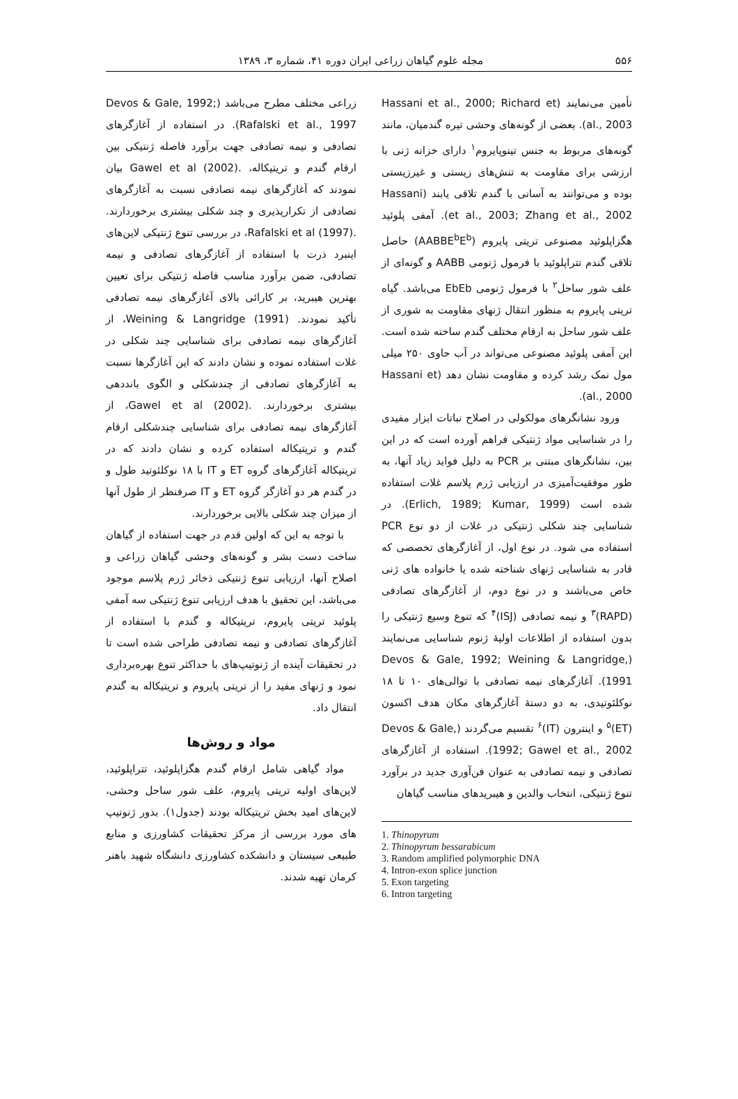۵۵۶ مجله علوم گیاهان زراعی ایران دوره ۴۱، شماره ۳، ۱۳۸۹
تأمین می‌نمایند (Hassani et al., 2000; Richard et al., 2003). بعضی از گونه‌های وحشی تیره گندمیان، مانند گونه‌های مربوط به جنس تینوپایروم<sup>۱</sup> دارای خزانه ژنی با ارزشی برای مقاومت به تنش‌های زیستی و غیرزیستی بوده و می‌توانند به آسانی با گندم تلاقی یابند (Hassani et al., 2003; Zhang et al., 2002). آمفی پلوئید هگزاپلوئید مصنوعی تریتی پایروم (AABBE<sup>b</sup>E<sup>b</sup>) حاصل تلاقی گندم تتراپلوئید با فرمول ژنومی AABB و گونه‌ای از علف شور ساحل<sup>۲</sup> با فرمول ژنومی EbEb می‌باشد. گیاه تریتی پایروم به منظور انتقال ژنهای مقاومت به شوری از علف شور ساحل به ارقام مختلف گندم ساخته شده است. این آمفی پلوئید مصنوعی می‌تواند در آب حاوی ۲۵۰ میلی مول نمک رشد کرده و مقاومت نشان دهد (Hassani et al., 2000).
ورود نشانگرهای مولکولی در اصلاح نباتات ابزار مفیدی را در شناسایی مواد ژنتیکی فراهم آورده است که در این بین، نشانگرهای مبتنی بر PCR به دلیل فواید زیاد آنها، به طور موفقیت‌آمیزی در ارزیابی ژرم پلاسم غلات استفاده شده است (Erlich, 1989; Kumar, 1999). در شناسایی چند شکلی ژنتیکی در غلات از دو نوع PCR استفاده می شود. در نوع اول، از آغازگرهای تخصصی که قادر به شناسایی ژنهای شناخته شده یا خانواده های ژنی خاص می‌باشند و در نوع دوم، از آغازگرهای تصادفی (RAPD)<sup>۳</sup> و نیمه تصادفی (ISJ)<sup>۴</sup> که تنوع وسیع ژنتیکی را بدون استفاده از اطلاعات اولیهٔ ژنوم شناسایی می‌نمایند (Devos & Gale, 1992; Weining & Langridge, 1991). آغازگرهای نیمه تصادفی با توالی‌های ۱۰ تا ۱۸ نوکلئوتیدی، به دو دستهٔ آغازگرهای مکان هدف اکسون (ET)<sup>۵</sup> و اینترون (IT)<sup>۶</sup> تقسیم می‌گردند (Devos & Gale, 1992; Gawel et al., 2002). استفاده از آغازگرهای تصادفی و نیمه تصادفی به عنوان فن‌آوری جدید در برآورد تنوع ژنتیکی، انتخاب والدین و هیبریدهای مناسب گیاهان
1. Thinopyrum
2. Thinopyrum bessarabicum
3. Random amplified polymorphic DNA
4. Intron-exon splice junction
5. Exon targeting
6. Intron targeting
زراعی مختلف مطرح می‌باشد (Devos & Gale, 1992; Rafalski et al., 1997). در استفاده از آغازگرهای تصادفی و نیمه تصادفی جهت برآورد فاصله ژنتیکی بین ارقام گندم و تریتیکاله، .Gawel et al (2002) بیان نمودند که آغازگرهای نیمه تصادفی نسبت به آغازگرهای تصادفی از تکرارپذیری و چند شکلی بیشتری برخوردارند. .Rafalski et al (1997)، در بررسی تنوع ژنتیکی لاین‌های اینبرد ذرت با استفاده از آغازگرهای تصادفی و نیمه تصادفی، ضمن برآورد مناسب فاصله ژنتیکی برای تعیین بهترین هیبرید، بر کارائی بالای آغازگرهای نیمه تصادفی تأکید نمودند. Weining & Langridge (1991)، از آغازگرهای نیمه تصادفی برای شناسایی چند شکلی در غلات استفاده نموده و نشان دادند که این آغازگرها نسبت به آغازگرهای تصادفی از چندشکلی و الگوی بانددهی بیشتری برخوردارند. .Gawel et al (2002)، از آغازگرهای نیمه تصادفی برای شناسایی چندشکلی ارقام گندم و تریتیکاله استفاده کرده و نشان دادند که در تریتیکاله آغازگرهای گروه ET و IT با ۱۸ نوکلئوتید طول و در گندم هر دو آغازگر گروه ET و IT صرفنظر از طول آنها از میزان چند شکلی بالایی برخوردارند.
با توجه به این که اولین قدم در جهت استفاده از گیاهان ساخت دست بشر و گونه‌های وحشی گیاهان زراعی و اصلاح آنها، ارزیابی تنوع ژنتیکی ذخائر ژرم پلاسم موجود می‌باشد، این تحقیق با هدف ارزیابی تنوع ژنتیکی سه آمفی پلوئید تریتی پایروم، تریتیکاله و گندم با استفاده از آغازگرهای تصادفی و نیمه تصادفی طراحی شده است تا در تحقیقات آینده از ژنوتیپ‌های با حداکثر تنوع بهره‌برداری نمود و ژنهای مفید را از تریتی پایروم و تریتیکاله به گندم انتقال داد.
مواد و روش‌ها
مواد گیاهی شامل ارقام گندم هگزاپلوئید، تتراپلوئید، لاین‌های اولیه تریتی پایروم، علف شور ساحل وحشی، لاین‌های امید بخش تریتیکاله بودند (جدول۱). بذور ژنوتیپ های مورد بررسی از مرکز تحقیقات کشاورزی و منابع طبیعی سیستان و دانشکده کشاورزی دانشگاه شهید باهنر کرمان تهیه شدند.